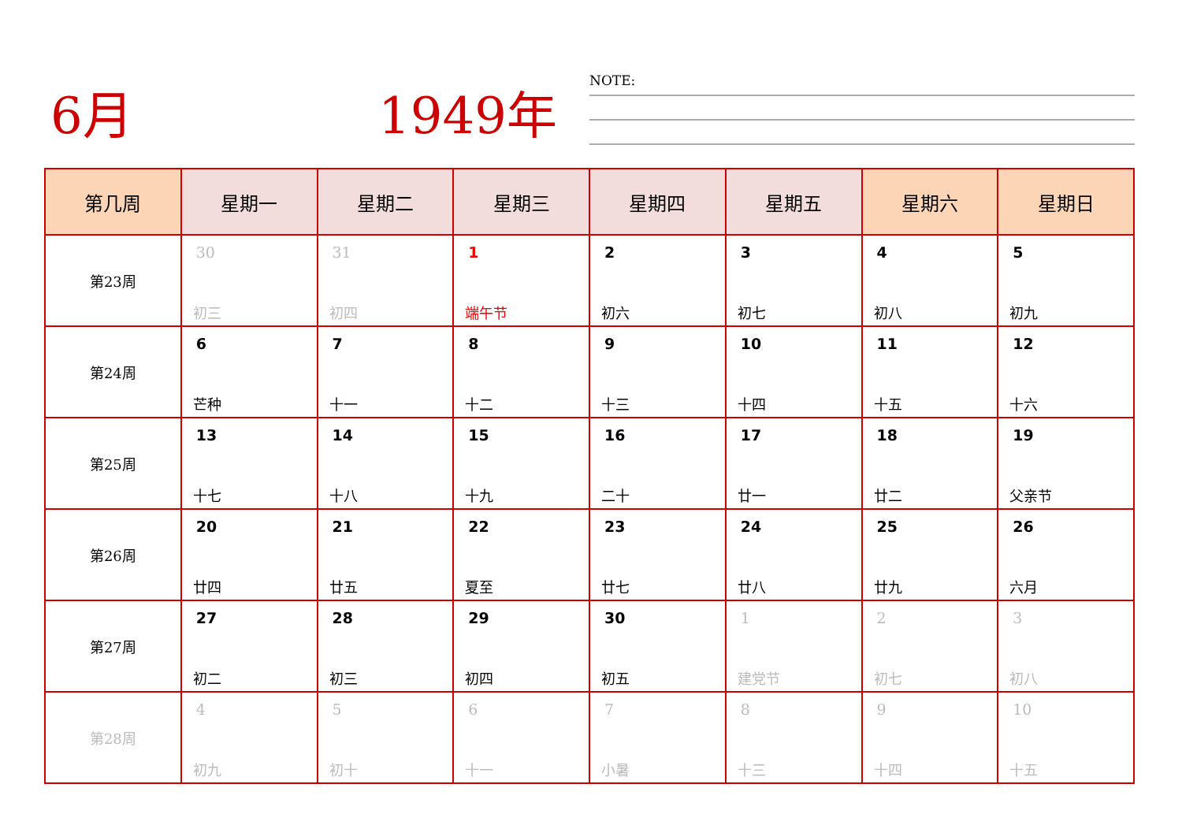6月 1949年 NOTE:
| 第几周 | 星期一 | 星期二 | 星期三 | 星期四 | 星期五 | 星期六 | 星期日 |
| --- | --- | --- | --- | --- | --- | --- | --- |
| 第23周 | 30 初三 | 31 初四 | 1 端午节 | 2 初六 | 3 初七 | 4 初八 | 5 初九 |
| 第24周 | 6 芒种 | 7 十一 | 8 十二 | 9 十三 | 10 十四 | 11 十五 | 12 十六 |
| 第25周 | 13 十七 | 14 十八 | 15 十九 | 16 二十 | 17 廿一 | 18 廿二 | 19 父亲节 |
| 第26周 | 20 廿四 | 21 廿五 | 22 夏至 | 23 廿七 | 24 廿八 | 25 廿九 | 26 六月 |
| 第27周 | 27 初二 | 28 初三 | 29 初四 | 30 初五 | 1 建党节 | 2 初七 | 3 初八 |
| 第28周 | 4 初九 | 5 初十 | 6 十一 | 7 小暑 | 8 十三 | 9 十四 | 10 十五 |